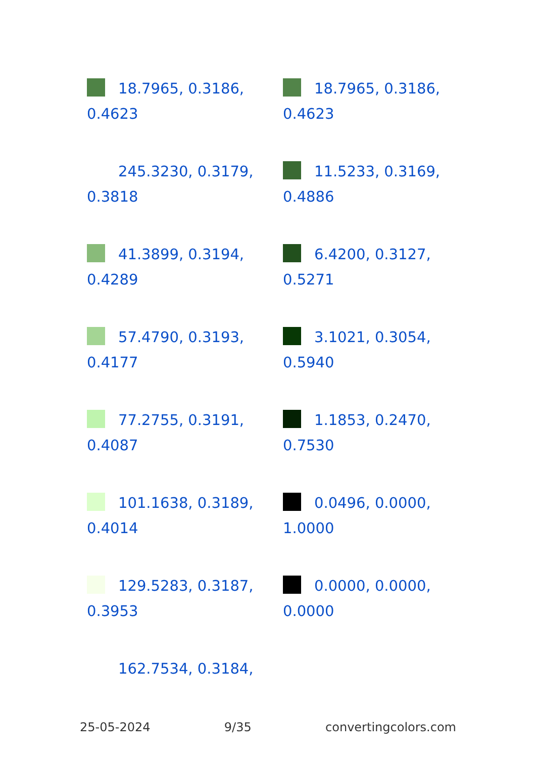18.7965, 0.3186, 0.4623
18.7965, 0.3186, 0.4623
245.3230, 0.3179, 0.3818
11.5233, 0.3169, 0.4886
41.3899, 0.3194, 0.4289
6.4200, 0.3127, 0.5271
57.4790, 0.3193, 0.4177
3.1021, 0.3054, 0.5940
77.2755, 0.3191, 0.4087
1.1853, 0.2470, 0.7530
101.1638, 0.3189, 0.4014
0.0496, 0.0000, 1.0000
129.5283, 0.3187, 0.3953
0.0000, 0.0000, 0.0000
162.7534, 0.3184,
25-05-2024 9/35 convertingcolors.com